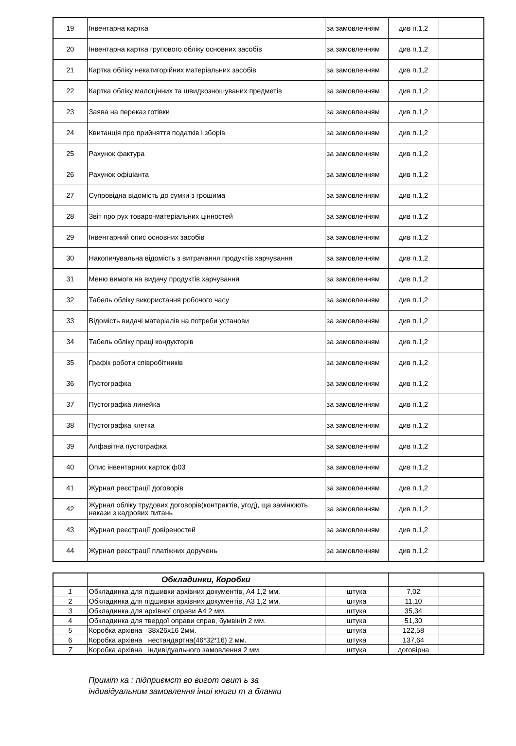| 19 | Інвентарна картка | за замовленням | див п.1,2 | |
| 20 | Інвентарна картка групового обліку основних засобів | за замовленням | див п.1,2 | |
| 21 | Картка обліку некатигорійних матеріальних засобів | за замовленням | див п.1,2 | |
| 22 | Картка обліку малоцінних та швидкозношуваних предметів | за замовленням | див п.1,2 | |
| 23 | Заява на переказ готівки | за замовленням | див п.1,2 | |
| 24 | Квитанція про прийняття податків і зборів | за замовленням | див п.1,2 | |
| 25 | Рахунок фактура | за замовленням | див п.1,2 | |
| 26 | Рахунок офіціанта | за замовленням | див п.1,2 | |
| 27 | Супровідна відомість до сумки з грошима | за замовленням | див п.1,2 | |
| 28 | Звіт про рух товаро-матеріальних цінностей | за замовленням | див п.1,2 | |
| 29 | Інвентарний опис основних засобів | за замовленням | див п.1,2 | |
| 30 | Накопичувальна відомість з витрачання продуктів харчування | за замовленням | див п.1,2 | |
| 31 | Меню вимога на видачу продуктів харчування | за замовленням | див п.1,2 | |
| 32 | Табель обліку використання робочого часу | за замовленням | див п.1,2 | |
| 33 | Відомість видачі матеріалів на потреби установи | за замовленням | див п.1,2 | |
| 34 | Табель обліку праці кондукторів | за замовленням | див п.1,2 | |
| 35 | Графік роботи співробітників | за замовленням | див п.1,2 | |
| 36 | Пустографка | за замовленням | див п.1,2 | |
| 37 | Пустографка линейка | за замовленням | див п.1,2 | |
| 38 | Пустографка клетка | за замовленням | див п.1,2 | |
| 39 | Алфавітна пустографка | за замовленням | див п.1,2 | |
| 40 | Опис інвентарних карток ф03 | за замовленням | див п.1,2 | |
| 41 | Журнал реєстрації договорів | за замовленням | див п.1,2 | |
| 42 | Журнал обліку трудових договорів(контрактів, угод), ща замінюють накази з кадрових питань | за замовленням | див п.1,2 | |
| 43 | Журнал реєстрації довіреностей | за замовленням | див п.1,2 | |
| 44 | Журнал реєстрації платіжних доручень | за замовленням | див п.1,2 | |
| | Обкладинки, Коробки | | | |
| 1 | Обкладинка для підшивки архівних документів, А4 1,2 мм. | штука | 7,02 | |
| 2 | Обкладинка для підшивки архівних документів, А3 1,2 мм. | штука | 11,10 | |
| 3 | Обкладинка для архівної справи А4 2 мм. | штука | 35,34 | |
| 4 | Обкладинка для твердої оправи справ, бумвініл 2 мм. | штука | 51,30 | |
| 5 | Коробка архівна 38х26х16 2мм. | штука | 122,58 | |
| 6 | Коробка архівна нестандартна(46*32*16) 2 мм. | штука | 137,64 | |
| 7 | Коробка архівна індивідуального замовлення 2 мм. | штука | договірна | |
Приміт ка : підприємст во вигот овит ь за
індивідуальним замовлення інші книги т а бланки